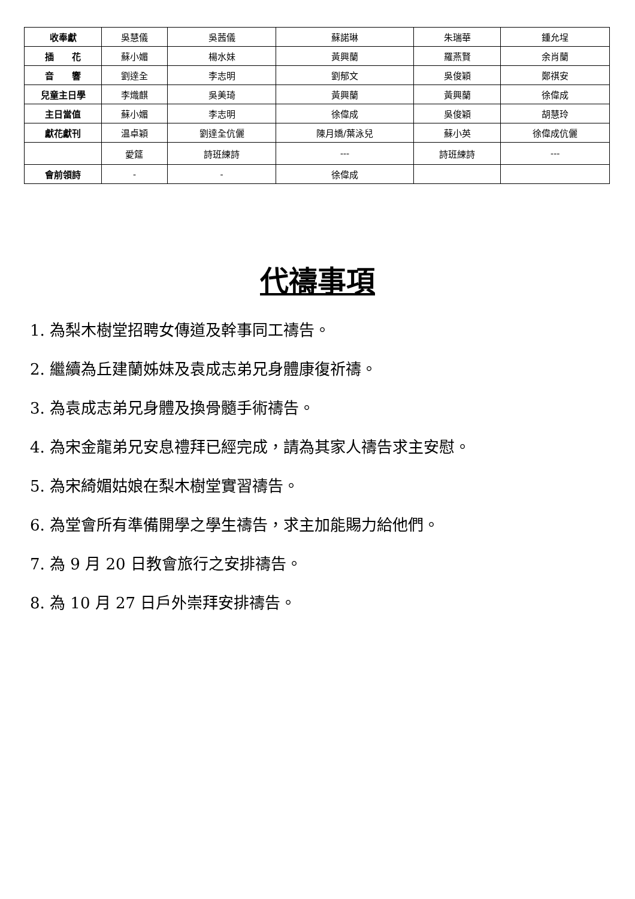| 收奉獻 | 吳慧儀 | 吳茜儀 | 蘇諾琳 | 朱瑞華 | 鍾允埕 |
| 插 花 | 蘇小媚 | 楊水妹 | 黃興蘭 | 羅燕賢 | 余肖蘭 |
| 音 響 | 劉達全 | 李志明 | 劉郁文 | 吳俊穎 | 鄭祺安 |
| 兒童主日學 | 李熾麒 | 吳美琦 | 黃興蘭 | 黃興蘭 | 徐偉成 |
| 主日當值 | 蘇小媚 | 李志明 | 徐偉成 | 吳俊穎 | 胡慧玲 |
| 獻花獻刊 | 温卓穎 | 劉達全伉儷 | 陳月嬌/葉泳兒 | 蘇小英 | 徐偉成伉儷 |
| | 愛筵 | 詩班練詩 | --- | 詩班練詩 | --- |
| 會前領詩 | - | - | 徐偉成 | | |
代禱事項
1. 為梨木樹堂招聘女傳道及幹事同工禱告。
2. 繼續為丘建蘭姊妹及袁成志弟兄身體康復祈禱。
3. 為袁成志弟兄身體及換骨髓手術禱告。
4. 為宋金龍弟兄安息禮拜已經完成，請為其家人禱告求主安慰。
5. 為宋綺媚姑娘在梨木樹堂實習禱告。
6. 為堂會所有準備開學之學生禱告，求主加能賜力給他們。
7. 為 9 月 20 日教會旅行之安排禱告。
8. 為 10 月 27 日戶外崇拜安排禱告。